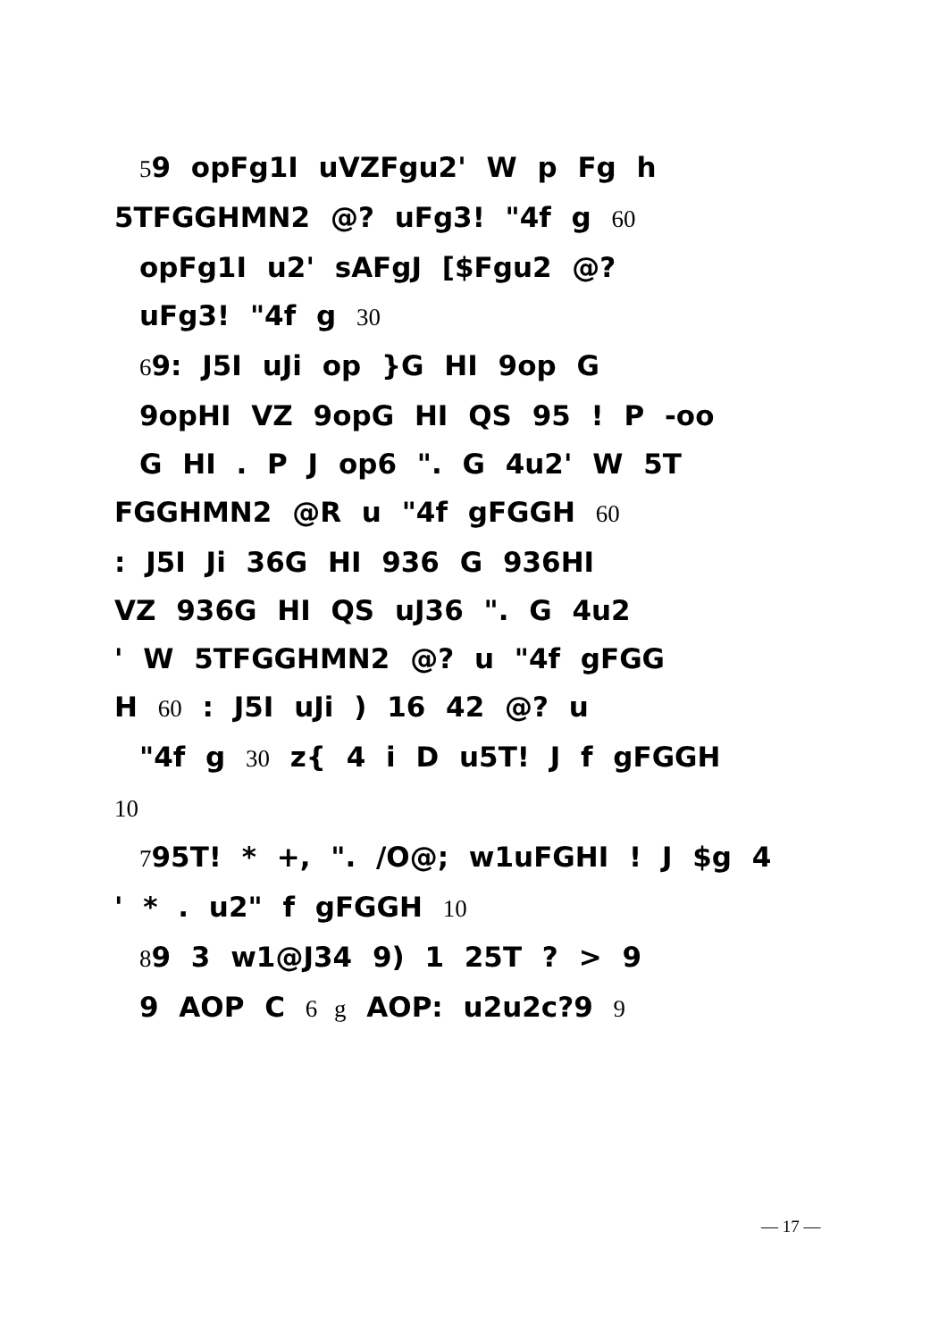59 opFg1I uVZFgu2' W p Fg h
5TFGGHMN2 @? uFg3! "4f g 60
opFg1I u2' sAFgJ [$Fgu2 @?
uFg3! "4f g 30
69: J5I uJi op }G HI 9op G
9opHI VZ 9opG HI QS 95 ! P -oo
G HI . P J op6 ". G 4u2' W 5T
FGGHMN2 @R u "4f gFGGH 60
: J5I Ji 36G HI 936 G 936HI
VZ 936G HI QS uJ36 ". G 4u2
' W 5TFGGHMN2 @? u "4f gFGG
H 60 : J5I uJi ) 16 42 @? u
"4f g 30 z{ 4 i D u5T! J f gFGGH
10
795T! * +, ". /O@; w1uFGHI ! J $g 4
' * . u2" f gFGGH 10
89 3 w1@J34 9) 1 25T ? > 9
9 AOP C 6 g AOP: u2u2c?9 9
— 17 —